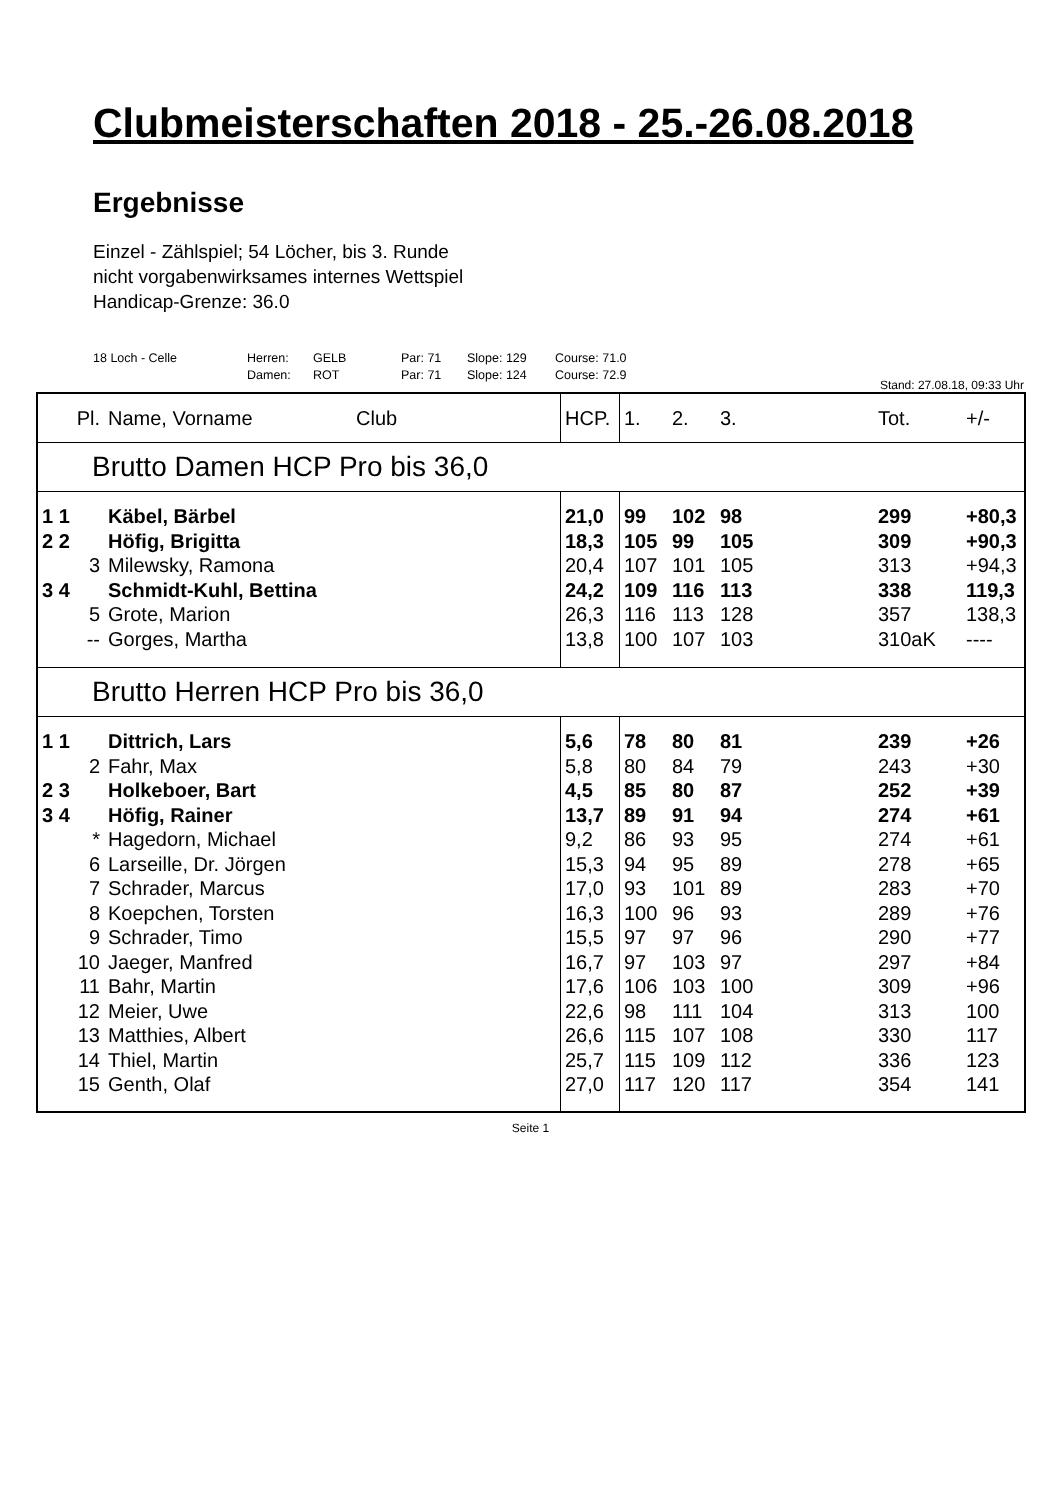Clubmeisterschaften 2018 - 25.-26.08.2018
Ergebnisse
Einzel - Zählspiel; 54 Löcher, bis 3. Runde
nicht vorgabenwirksames internes Wettspiel
Handicap-Grenze: 36.0
18 Loch - Celle Herren: GELB Par: 71 Slope: 129 Course: 71.0 Damen: ROT Par: 71 Slope: 124 Course: 72.9
Stand: 27.08.18, 09:33 Uhr
| Pl. | Name, Vorname | Club | HCP. | 1. | 2. | 3. | Tot. | +/- |
| --- | --- | --- | --- | --- | --- | --- | --- | --- |
| Brutto Damen HCP Pro bis 36,0 | | | | | | | | |
| 1 1 | Käbel, Bärbel | | 21,0 | 99 | 102 | 98 | 299 | +80,3 |
| 2 2 | Höfig, Brigitta | | 18,3 | 105 | 99 | 105 | 309 | +90,3 |
| 3 | Milewsky, Ramona | | 20,4 | 107 | 101 | 105 | 313 | +94,3 |
| 3 4 | Schmidt-Kuhl, Bettina | | 24,2 | 109 | 116 | 113 | 338 | 119,3 |
| 5 | Grote, Marion | | 26,3 | 116 | 113 | 128 | 357 | 138,3 |
| -- | Gorges, Martha | | 13,8 | 100 | 107 | 103 | 310aK | ---- |
| Brutto Herren HCP Pro bis 36,0 | | | | | | | | |
| 1 1 | Dittrich, Lars | | 5,6 | 78 | 80 | 81 | 239 | +26 |
| 2 | Fahr, Max | | 5,8 | 80 | 84 | 79 | 243 | +30 |
| 2 3 | Holkeboer, Bart | | 4,5 | 85 | 80 | 87 | 252 | +39 |
| 3 4 | Höfig, Rainer | | 13,7 | 89 | 91 | 94 | 274 | +61 |
| * | Hagedorn, Michael | | 9,2 | 86 | 93 | 95 | 274 | +61 |
| 6 | Larseille, Dr. Jörgen | | 15,3 | 94 | 95 | 89 | 278 | +65 |
| 7 | Schrader, Marcus | | 17,0 | 93 | 101 | 89 | 283 | +70 |
| 8 | Koepchen, Torsten | | 16,3 | 100 | 96 | 93 | 289 | +76 |
| 9 | Schrader, Timo | | 15,5 | 97 | 97 | 96 | 290 | +77 |
| 10 | Jaeger, Manfred | | 16,7 | 97 | 103 | 97 | 297 | +84 |
| 11 | Bahr, Martin | | 17,6 | 106 | 103 | 100 | 309 | +96 |
| 12 | Meier, Uwe | | 22,6 | 98 | 111 | 104 | 313 | 100 |
| 13 | Matthies, Albert | | 26,6 | 115 | 107 | 108 | 330 | 117 |
| 14 | Thiel, Martin | | 25,7 | 115 | 109 | 112 | 336 | 123 |
| 15 | Genth, Olaf | | 27,0 | 117 | 120 | 117 | 354 | 141 |
Seite 1